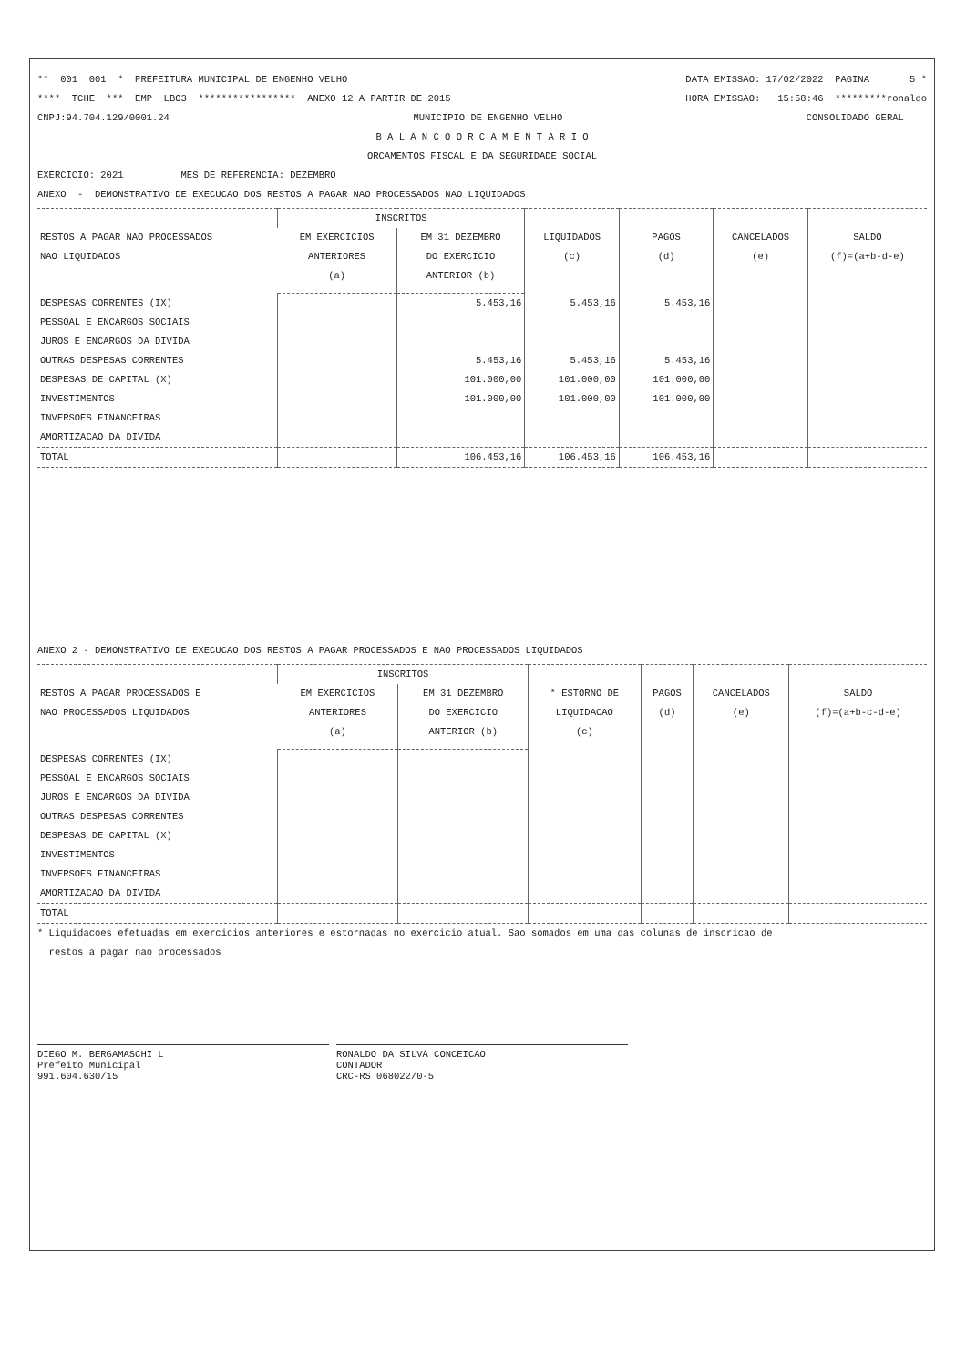** 001 001 * PREFEITURA MUNICIPAL DE ENGENHO VELHO DATA EMISSAO: 17/02/2022 PAGINA 5 *
**** TCHE *** EMP LBO3 ***************** ANEXO 12 A PARTIR DE 2015 HORA EMISSAO: 15:58:46 *********ronaldo
CNPJ:94.704.129/0001.24 MUNICIPIO DE ENGENHO VELHO CONSOLIDADO GERAL
B A L A N C O O R C A M E N T A R I O
ORCAMENTOS FISCAL E DA SEGURIDADE SOCIAL
EXERCICIO: 2021 MES DE REFERENCIA: DEZEMBRO
ANEXO - DEMONSTRATIVO DE EXECUCAO DOS RESTOS A PAGAR NAO PROCESSADOS NAO LIQUIDADOS
| RESTOS A PAGAR NAO PROCESSADOS NAO LIQUIDADOS | INSCRITOS | | LIQUIDADOS (c) | PAGOS (d) | CANCELADOS (e) | SALDO (f)=(a+b-d-e) |
| --- | --- | --- | --- | --- | --- | --- |
| | EM EXERCICIOS ANTERIORES (a) | EM 31 DEZEMBRO DO EXERCICIO ANTERIOR (b) | | | | |
| DESPESAS CORRENTES (IX) | | 5.453,16 | 5.453,16 | 5.453,16 | | |
| PESSOAL E ENCARGOS SOCIAIS | | | | | | |
| JUROS E ENCARGOS DA DIVIDA | | | | | | |
| OUTRAS DESPESAS CORRENTES | | 5.453,16 | 5.453,16 | 5.453,16 | | |
| DESPESAS DE CAPITAL (X) | | 101.000,00 | 101.000,00 | 101.000,00 | | |
| INVESTIMENTOS | | 101.000,00 | 101.000,00 | 101.000,00 | | |
| INVERSOES FINANCEIRAS | | | | | | |
| AMORTIZACAO DA DIVIDA | | | | | | |
| TOTAL | | 106.453,16 | 106.453,16 | 106.453,16 | | |
ANEXO 2 - DEMONSTRATIVO DE EXECUCAO DOS RESTOS A PAGAR PROCESSADOS E NAO PROCESSADOS LIQUIDADOS
| RESTOS A PAGAR PROCESSADOS E NAO PROCESSADOS LIQUIDADOS | INSCRITOS | | * ESTORNO DE LIQUIDACAO (c) | PAGOS (d) | CANCELADOS (e) | SALDO (f)=(a+b-c-d-e) |
| --- | --- | --- | --- | --- | --- | --- |
| | EM EXERCICIOS ANTERIORES (a) | EM 31 DEZEMBRO DO EXERCICIO ANTERIOR (b) | | | | |
| DESPESAS CORRENTES (IX) | | | | | | |
| PESSOAL E ENCARGOS SOCIAIS | | | | | | |
| JUROS E ENCARGOS DA DIVIDA | | | | | | |
| OUTRAS DESPESAS CORRENTES | | | | | | |
| DESPESAS DE CAPITAL (X) | | | | | | |
| INVESTIMENTOS | | | | | | |
| INVERSOES FINANCEIRAS | | | | | | |
| AMORTIZACAO DA DIVIDA | | | | | | |
| TOTAL | | | | | | |
* Liquidacoes efetuadas em exercicios anteriores e estornadas no exercicio atual. Sao somados em uma das colunas de inscricao de restos a pagar nao processados
DIEGO M. BERGAMASCHI L
Prefeito Municipal
991.604.630/15
RONALDO DA SILVA CONCEICAO
CONTADOR
CRC-RS 068022/0-5